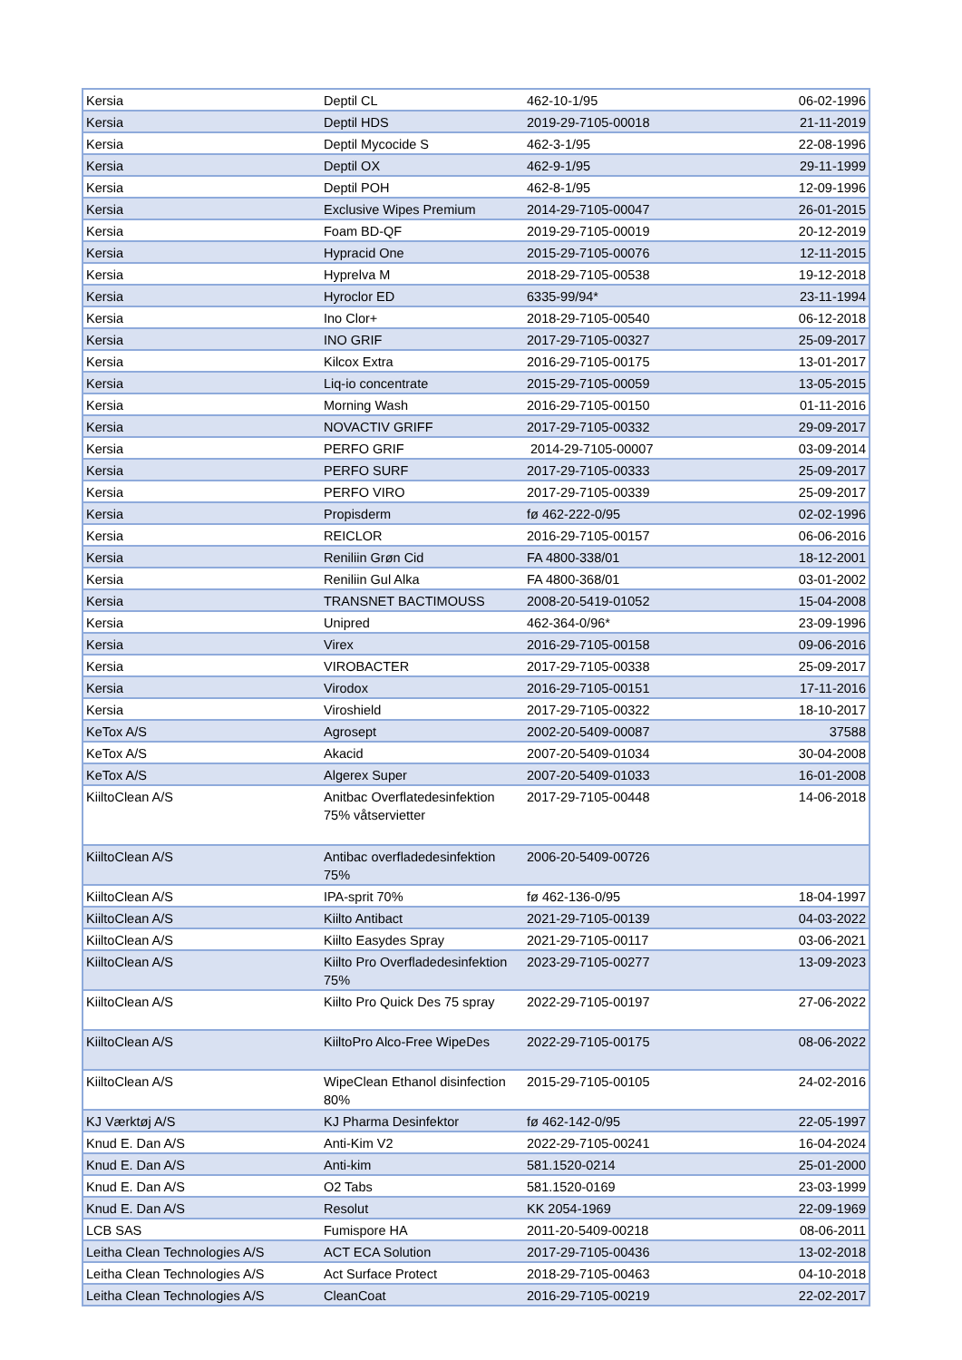| Kersia | Deptil CL | 462-10-1/95 | 06-02-1996 |
| Kersia | Deptil HDS | 2019-29-7105-00018 | 21-11-2019 |
| Kersia | Deptil Mycocide S | 462-3-1/95 | 22-08-1996 |
| Kersia | Deptil OX | 462-9-1/95 | 29-11-1999 |
| Kersia | Deptil POH | 462-8-1/95 | 12-09-1996 |
| Kersia | Exclusive Wipes Premium | 2014-29-7105-00047 | 26-01-2015 |
| Kersia | Foam BD-QF | 2019-29-7105-00019 | 20-12-2019 |
| Kersia | Hypracid One | 2015-29-7105-00076 | 12-11-2015 |
| Kersia | Hyprelva M | 2018-29-7105-00538 | 19-12-2018 |
| Kersia | Hyroclor ED | 6335-99/94* | 23-11-1994 |
| Kersia | Ino Clor+ | 2018-29-7105-00540 | 06-12-2018 |
| Kersia | INO GRIF | 2017-29-7105-00327 | 25-09-2017 |
| Kersia | Kilcox Extra | 2016-29-7105-00175 | 13-01-2017 |
| Kersia | Liq-io concentrate | 2015-29-7105-00059 | 13-05-2015 |
| Kersia | Morning Wash | 2016-29-7105-00150 | 01-11-2016 |
| Kersia | NOVACTIV GRIFF | 2017-29-7105-00332 | 29-09-2017 |
| Kersia | PERFO GRIF | 2014-29-7105-00007 | 03-09-2014 |
| Kersia | PERFO SURF | 2017-29-7105-00333 | 25-09-2017 |
| Kersia | PERFO VIRO | 2017-29-7105-00339 | 25-09-2017 |
| Kersia | Propisderm | fø 462-222-0/95 | 02-02-1996 |
| Kersia | REICLOR | 2016-29-7105-00157 | 06-06-2016 |
| Kersia | Reniliin Grøn Cid | FA 4800-338/01 | 18-12-2001 |
| Kersia | Reniliin Gul Alka | FA 4800-368/01 | 03-01-2002 |
| Kersia | TRANSNET BACTIMOUSS | 2008-20-5419-01052 | 15-04-2008 |
| Kersia | Unipred | 462-364-0/96* | 23-09-1996 |
| Kersia | Virex | 2016-29-7105-00158 | 09-06-2016 |
| Kersia | VIROBACTER | 2017-29-7105-00338 | 25-09-2017 |
| Kersia | Virodox | 2016-29-7105-00151 | 17-11-2016 |
| Kersia | Viroshield | 2017-29-7105-00322 | 18-10-2017 |
| KeTox A/S | Agrosept | 2002-20-5409-00087 | 37588 |
| KeTox A/S | Akacid | 2007-20-5409-01034 | 30-04-2008 |
| KeTox A/S | Algerex Super | 2007-20-5409-01033 | 16-01-2008 |
| KiiltoClean A/S | Anitbac Overflatedesinfektion 75% våtservietter | 2017-29-7105-00448 | 14-06-2018 |
| KiiltoClean A/S | Antibac overfladedesinfektion 75% | 2006-20-5409-00726 | |
| KiiltoClean A/S | IPA-sprit 70% | fø 462-136-0/95 | 18-04-1997 |
| KiiltoClean A/S | Kiilto Antibact | 2021-29-7105-00139 | 04-03-2022 |
| KiiltoClean A/S | Kiilto Easydes Spray | 2021-29-7105-00117 | 03-06-2021 |
| KiiltoClean A/S | Kiilto Pro Overfladedesinfektion 75% | 2023-29-7105-00277 | 13-09-2023 |
| KiiltoClean A/S | Kiilto Pro Quick Des 75 spray | 2022-29-7105-00197 | 27-06-2022 |
| KiiltoClean A/S | KiiltoPro Alco-Free WipeDes | 2022-29-7105-00175 | 08-06-2022 |
| KiiltoClean A/S | WipeClean Ethanol disinfection 80% | 2015-29-7105-00105 | 24-02-2016 |
| KJ Værktøj A/S | KJ Pharma Desinfektor | fø 462-142-0/95 | 22-05-1997 |
| Knud E. Dan A/S | Anti-Kim V2 | 2022-29-7105-00241 | 16-04-2024 |
| Knud E. Dan A/S | Anti-kim | 581.1520-0214 | 25-01-2000 |
| Knud E. Dan A/S | O2 Tabs | 581.1520-0169 | 23-03-1999 |
| Knud E. Dan A/S | Resolut | KK 2054-1969 | 22-09-1969 |
| LCB SAS | Fumispore HA | 2011-20-5409-00218 | 08-06-2011 |
| Leitha Clean Technologies A/S | ACT ECA Solution | 2017-29-7105-00436 | 13-02-2018 |
| Leitha Clean Technologies A/S | Act Surface Protect | 2018-29-7105-00463 | 04-10-2018 |
| Leitha Clean Technologies A/S | CleanCoat | 2016-29-7105-00219 | 22-02-2017 |